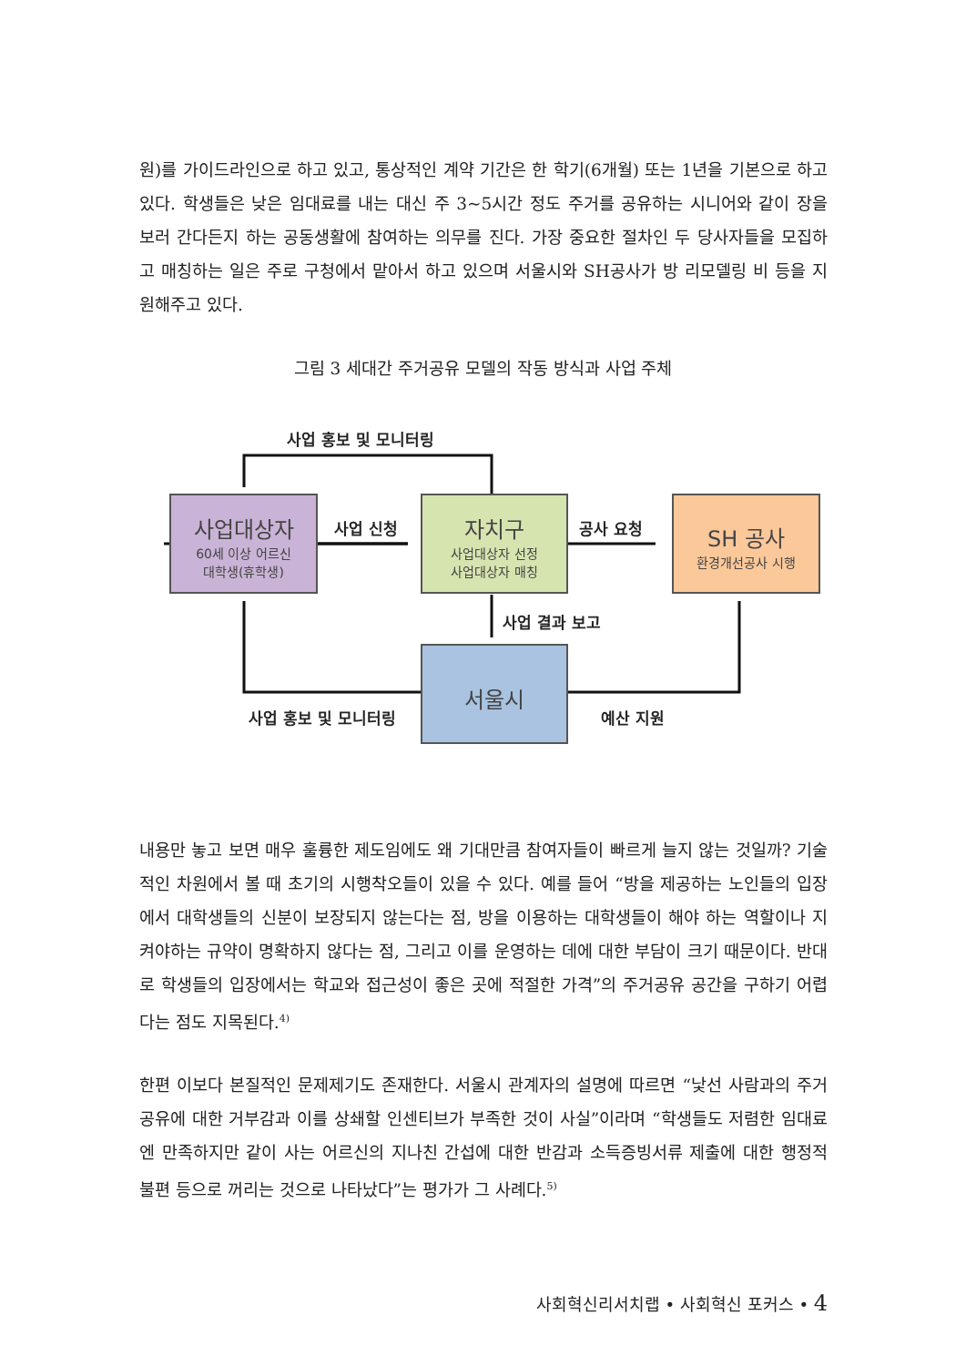원)를 가이드라인으로 하고 있고, 통상적인 계약 기간은 한 학기(6개월) 또는 1년을 기본으로 하고 있다. 학생들은 낮은 임대료를 내는 대신 주 3~5시간 정도 주거를 공유하는 시니어와 같이 장을 보러 간다든지 하는 공동생활에 참여하는 의무를 진다. 가장 중요한 절차인 두 당사자들을 모집하고 매칭하는 일은 주로 구청에서 맡아서 하고 있으며 서울시와 SH공사가 방 리모델링 비 등을 지원해주고 있다.
그림 3 세대간 주거공유 모델의 작동 방식과 사업 주체
사업 홍보 및 모니터링
사업대상자
60세 이상 어르신
대학생(휴학생)
사업 신청
자치구
사업대상자 선정
사업대상자 매칭
공사 요청
SH 공사
환경개선공사 시행
사업 결과 보고
서울시
사업 홍보 및 모니터링 예산 지원
내용만 놓고 보면 매우 훌륭한 제도임에도 왜 기대만큼 참여자들이 빠르게 늘지 않는 것일까? 기술적인 차원에서 볼 때 초기의 시행착오들이 있을 수 있다. 예를 들어 “방을 제공하는 노인들의 입장에서 대학생들의 신분이 보장되지 않는다는 점, 방을 이용하는 대학생들이 해야 하는 역할이나 지켜야하는 규약이 명확하지 않다는 점, 그리고 이를 운영하는 데에 대한 부담이 크기 때문이다. 반대로 학생들의 입장에서는 학교와 접근성이 좋은 곳에 적절한 가격”의 주거공유 공간을 구하기 어렵다는 점도 지목된다.<sup>4)</sup>
한편 이보다 본질적인 문제제기도 존재한다. 서울시 관계자의 설명에 따르면 “낯선 사람과의 주거공유에 대한 거부감과 이를 상쇄할 인센티브가 부족한 것이 사실”이라며 “학생들도 저렴한 임대료엔 만족하지만 같이 사는 어르신의 지나친 간섭에 대한 반감과 소득증빙서류 제출에 대한 행정적 불편 등으로 꺼리는 것으로 나타났다”는 평가가 그 사례다.<sup>5)</sup>
사회혁신리서치랩 • 사회혁신 포커스 • 4